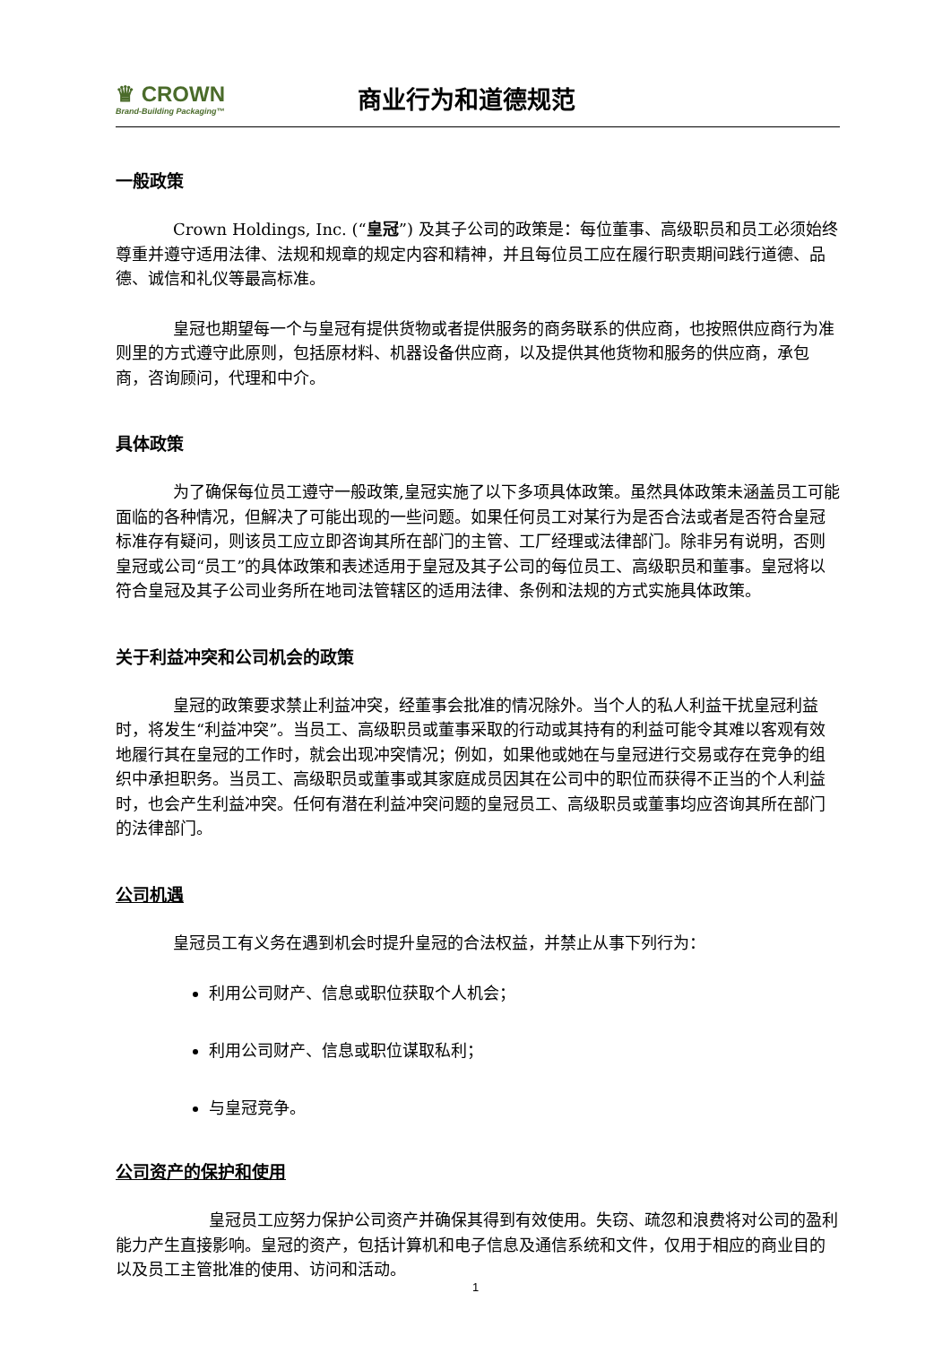♛ CROWN
Brand-Building Packaging™
商业行为和道德规范
一般政策
Crown Holdings, Inc. (“皇冠”) 及其子公司的政策是：每位董事、高级职员和员工必须始终尊重并遵守适用法律、法规和规章的规定内容和精神，并且每位员工应在履行职责期间践行道德、品德、诚信和礼仪等最高标准。
皇冠也期望每一个与皇冠有提供货物或者提供服务的商务联系的供应商，也按照供应商行为准则里的方式遵守此原则，包括原材料、机器设备供应商，以及提供其他货物和服务的供应商，承包商，咨询顾问，代理和中介。
具体政策
为了确保每位员工遵守一般政策,皇冠实施了以下多项具体政策。虽然具体政策未涵盖员工可能面临的各种情况，但解决了可能出现的一些问题。如果任何员工对某行为是否合法或者是否符合皇冠标准存有疑问，则该员工应立即咨询其所在部门的主管、工厂经理或法律部门。除非另有说明，否则皇冠或公司“员工”的具体政策和表述适用于皇冠及其子公司的每位员工、高级职员和董事。皇冠将以符合皇冠及其子公司业务所在地司法管辖区的适用法律、条例和法规的方式实施具体政策。
关于利益冲突和公司机会的政策
皇冠的政策要求禁止利益冲突，经董事会批准的情况除外。当个人的私人利益干扰皇冠利益时，将发生“利益冲突”。当员工、高级职员或董事采取的行动或其持有的利益可能令其难以客观有效地履行其在皇冠的工作时，就会出现冲突情况；例如，如果他或她在与皇冠进行交易或存在竞争的组织中承担职务。当员工、高级职员或董事或其家庭成员因其在公司中的职位而获得不正当的个人利益时，也会产生利益冲突。任何有潜在利益冲突问题的皇冠员工、高级职员或董事均应咨询其所在部门的法律部门。
公司机遇
皇冠员工有义务在遇到机会时提升皇冠的合法权益，并禁止从事下列行为：
利用公司财产、信息或职位获取个人机会；
利用公司财产、信息或职位谋取私利；
与皇冠竞争。
公司资产的保护和使用
皇冠员工应努力保护公司资产并确保其得到有效使用。失窃、疏忽和浪费将对公司的盈利能力产生直接影响。皇冠的资产，包括计算机和电子信息及通信系统和文件，仅用于相应的商业目的以及员工主管批准的使用、访问和活动。
1